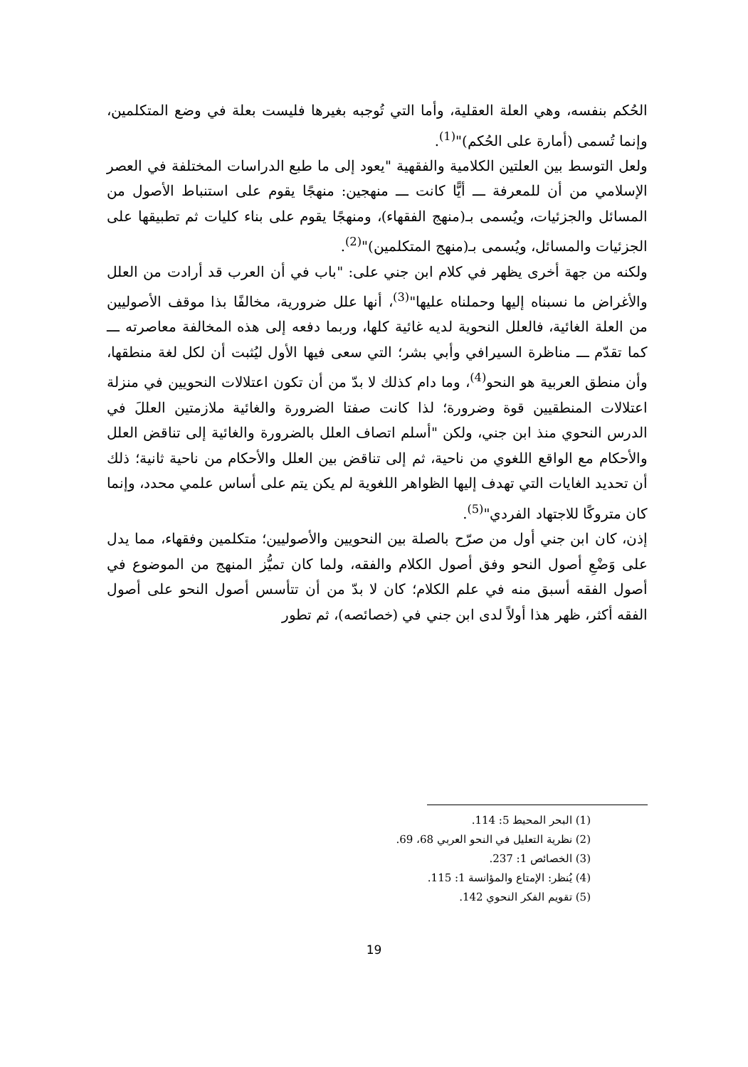الحُكم بنفسه، وهي العلة العقلية، وأما التي تُوجبه بغيرها فليست بعلة في وضع المتكلمين، وإنما تُسمى (أمارة على الحُكم)"<sup>(1)</sup>.
ولعل التوسط بين العلتين الكلامية والفقهية "يعود إلى ما طبع الدراسات المختلفة في العصر الإسلامي من أن للمعرفة ـــ أيًّا كانت ـــ منهجين: منهجًا يقوم على استنباط الأصول من المسائل والجزئيات، ويُسمى بـ(منهج الفقهاء)، ومنهجًا يقوم على بناء كليات ثم تطبيقها على الجزئيات والمسائل، ويُسمى بـ(منهج المتكلمين)"<sup>(2)</sup>.
ولكنه من جهة أخرى يظهر في كلام ابن جني على: "باب في أن العرب قد أرادت من العلل والأغراض ما نسبناه إليها وحملناه عليها"<sup>(3)</sup>، أنها علل ضرورية، مخالفًا بذا موقف الأصوليين من العلة الغائية، فالعلل النحوية لديه غائية كلها، وربما دفعه إلى هذه المخالفة معاصرته ـــ كما تقدّم ـــ مناظرة السيرافي وأبي بشر؛ التي سعى فيها الأول ليُثبت أن لكل لغة منطقها، وأن منطق العربية هو النحو<sup>(4)</sup>، وما دام كذلك لا بدّ من أن تكون اعتلالات النحويين في منزلة اعتلالات المنطقيين قوة وضرورة؛ لذا كانت صفتا الضرورة والغائية ملازمتين العللَ في الدرس النحوي منذ ابن جني، ولكن "أسلم اتصاف العلل بالضرورة والغائية إلى تناقض العلل والأحكام مع الواقع اللغوي من ناحية، ثم إلى تناقض بين العلل والأحكام من ناحية ثانية؛ ذلك أن تحديد الغايات التي تهدف إليها الظواهر اللغوية لم يكن يتم على أساس علمي محدد، وإنما كان متروكًا للاجتهاد الفردي"<sup>(5)</sup>.
إذن، كان ابن جني أول من صرّح بالصلة بين النحويين والأصوليين؛ متكلمين وفقهاء، مما يدل على وَضْعِ أصول النحو وفق أصول الكلام والفقه، ولما كان تميُّز المنهج من الموضوع في أصول الفقه أسبق منه في علم الكلام؛ كان لا بدّ من أن تتأسس أصول النحو على أصول الفقه أكثر، ظهر هذا أولاً لدى ابن جني في (خصائصه)، ثم تطور
(1) البحر المحيط 5: 114.
(2) نظرية التعليل في النحو العربي 68، 69.
(3) الخصائص 1: 237.
(4) يُنظر: الإمتاع والمؤانسة 1: 115.
(5) تقويم الفكر النحوي 142.
19